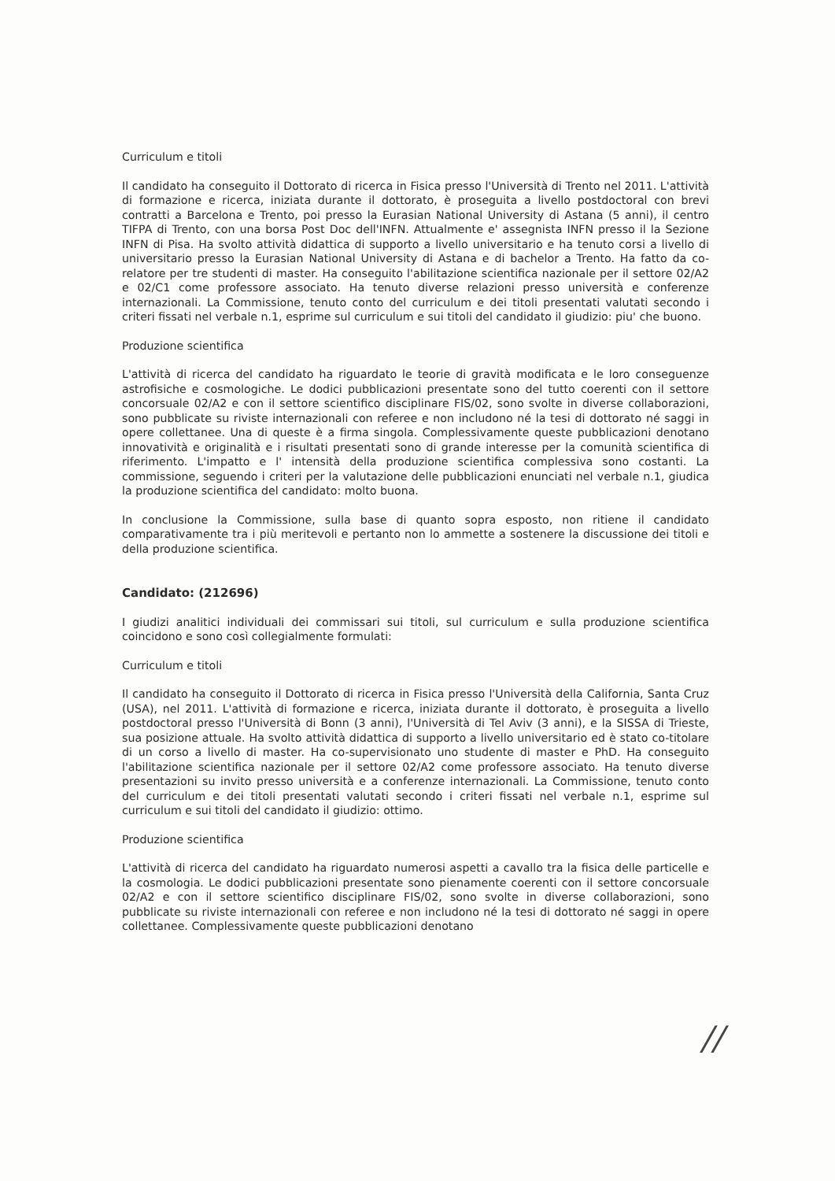Curriculum e titoli
Il candidato ha conseguito il Dottorato di ricerca in Fisica presso l'Università di Trento nel 2011. L'attività di formazione e ricerca, iniziata durante il dottorato, è proseguita a livello postdoctoral con brevi contratti a Barcelona e Trento, poi presso la Eurasian National University di Astana (5 anni), il centro TIFPA di Trento, con una borsa Post Doc dell'INFN. Attualmente e' assegnista INFN presso il la Sezione INFN di Pisa. Ha svolto attività didattica di supporto a livello universitario e ha tenuto corsi a livello di universitario presso la Eurasian National University di Astana e di bachelor a Trento. Ha fatto da co-relatore per tre studenti di master. Ha conseguito l'abilitazione scientifica nazionale per il settore 02/A2 e 02/C1 come professore associato. Ha tenuto diverse relazioni presso università e conferenze internazionali. La Commissione, tenuto conto del curriculum e dei titoli presentati valutati secondo i criteri fissati nel verbale n.1, esprime sul curriculum e sui titoli del candidato il giudizio: piu' che buono.
Produzione scientifica
L'attività di ricerca del candidato ha riguardato le teorie di gravità modificata e le loro conseguenze astrofisiche e cosmologiche. Le dodici pubblicazioni presentate sono del tutto coerenti con il settore concorsuale 02/A2 e con il settore scientifico disciplinare FIS/02, sono svolte in diverse collaborazioni, sono pubblicate su riviste internazionali con referee e non includono né la tesi di dottorato né saggi in opere collettanee. Una di queste è a firma singola. Complessivamente queste pubblicazioni denotano innovatività e originalità e i risultati presentati sono di grande interesse per la comunità scientifica di riferimento. L'impatto e l' intensità della produzione scientifica complessiva sono costanti. La commissione, seguendo i criteri per la valutazione delle pubblicazioni enunciati nel verbale n.1, giudica la produzione scientifica del candidato: molto buona.
In conclusione la Commissione, sulla base di quanto sopra esposto, non ritiene il candidato comparativamente tra i più meritevoli e pertanto non lo ammette a sostenere la discussione dei titoli e della produzione scientifica.
Candidato: (212696)
I giudizi analitici individuali dei commissari sui titoli, sul curriculum e sulla produzione scientifica coincidono e sono così collegialmente formulati:
Curriculum e titoli
Il candidato ha conseguito il Dottorato di ricerca in Fisica presso l'Università della California, Santa Cruz (USA), nel 2011. L'attività di formazione e ricerca, iniziata durante il dottorato, è proseguita a livello postdoctoral presso l'Università di Bonn (3 anni), l'Università di Tel Aviv (3 anni), e la SISSA di Trieste, sua posizione attuale. Ha svolto attività didattica di supporto a livello universitario ed è stato co-titolare di un corso a livello di master. Ha co-supervisionato uno studente di master e PhD. Ha conseguito l'abilitazione scientifica nazionale per il settore 02/A2 come professore associato. Ha tenuto diverse presentazioni su invito presso università e a conferenze internazionali. La Commissione, tenuto conto del curriculum e dei titoli presentati valutati secondo i criteri fissati nel verbale n.1, esprime sul curriculum e sui titoli del candidato il giudizio: ottimo.
Produzione scientifica
L'attività di ricerca del candidato ha riguardato numerosi aspetti a cavallo tra la fisica delle particelle e la cosmologia. Le dodici pubblicazioni presentate sono pienamente coerenti con il settore concorsuale 02/A2 e con il settore scientifico disciplinare FIS/02, sono svolte in diverse collaborazioni, sono pubblicate su riviste internazionali con referee e non includono né la tesi di dottorato né saggi in opere collettanee. Complessivamente queste pubblicazioni denotano
//